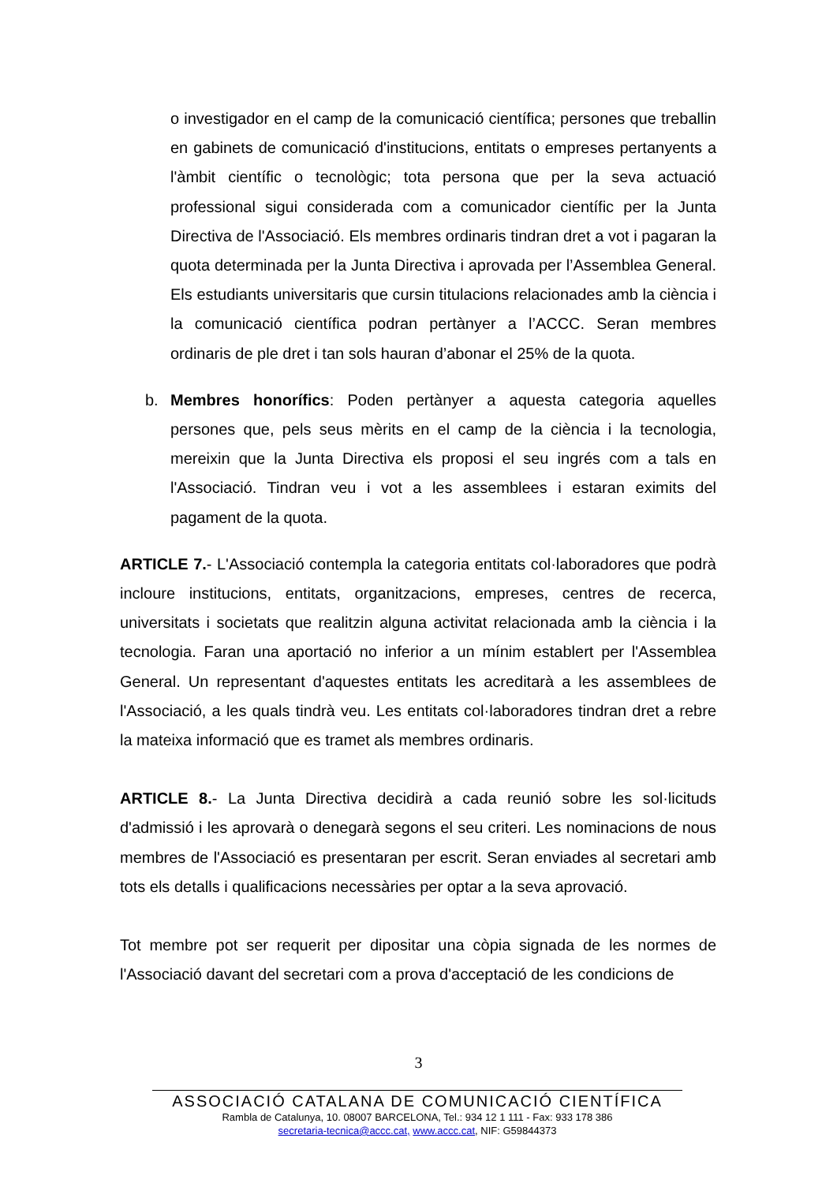o investigador en el camp de la comunicació científica; persones que treballin en gabinets de comunicació d'institucions, entitats o empreses pertanyents a l'àmbit científic o tecnològic; tota persona que per la seva actuació professional sigui considerada com a comunicador científic per la Junta Directiva de l'Associació. Els membres ordinaris tindran dret a vot i pagaran la quota determinada per la Junta Directiva i aprovada per l’Assemblea General. Els estudiants universitaris que cursin titulacions relacionades amb la ciència i la comunicació científica podran pertànyer a l’ACCC. Seran membres ordinaris de ple dret i tan sols hauran d’abonar el 25% de la quota.
b. Membres honorífics: Poden pertànyer a aquesta categoria aquelles persones que, pels seus mèrits en el camp de la ciència i la tecnologia, mereixin que la Junta Directiva els proposi el seu ingrés com a tals en l'Associació. Tindran veu i vot a les assemblees i estaran eximits del pagament de la quota.
ARTICLE 7.- L'Associació contempla la categoria entitats col·laboradores que podrà incloure institucions, entitats, organitzacions, empreses, centres de recerca, universitats i societats que realitzin alguna activitat relacionada amb la ciència i la tecnologia. Faran una aportació no inferior a un mínim establert per l'Assemblea General. Un representant d'aquestes entitats les acreditarà a les assemblees de l'Associació, a les quals tindrà veu. Les entitats col·laboradores tindran dret a rebre la mateixa informació que es tramet als membres ordinaris.
ARTICLE 8.- La Junta Directiva decidirà a cada reunió sobre les sol·licituds d'admissió i les aprovarà o denegarà segons el seu criteri. Les nominacions de nous membres de l'Associació es presentaran per escrit. Seran enviades al secretari amb tots els detalls i qualificacions necessàries per optar a la seva aprovació.
Tot membre pot ser requerit per dipositar una còpia signada de les normes de l'Associació davant del secretari com a prova d'acceptació de les condicions de
3
ASSOCIACIÓ CATALANA DE COMUNICACIÓ CIENTÍFICA
Rambla de Catalunya, 10. 08007 BARCELONA, Tel.: 934 12 1 111 - Fax: 933 178 386
secretaria-tecnica@accc.cat, www.accc.cat, NIF: G59844373